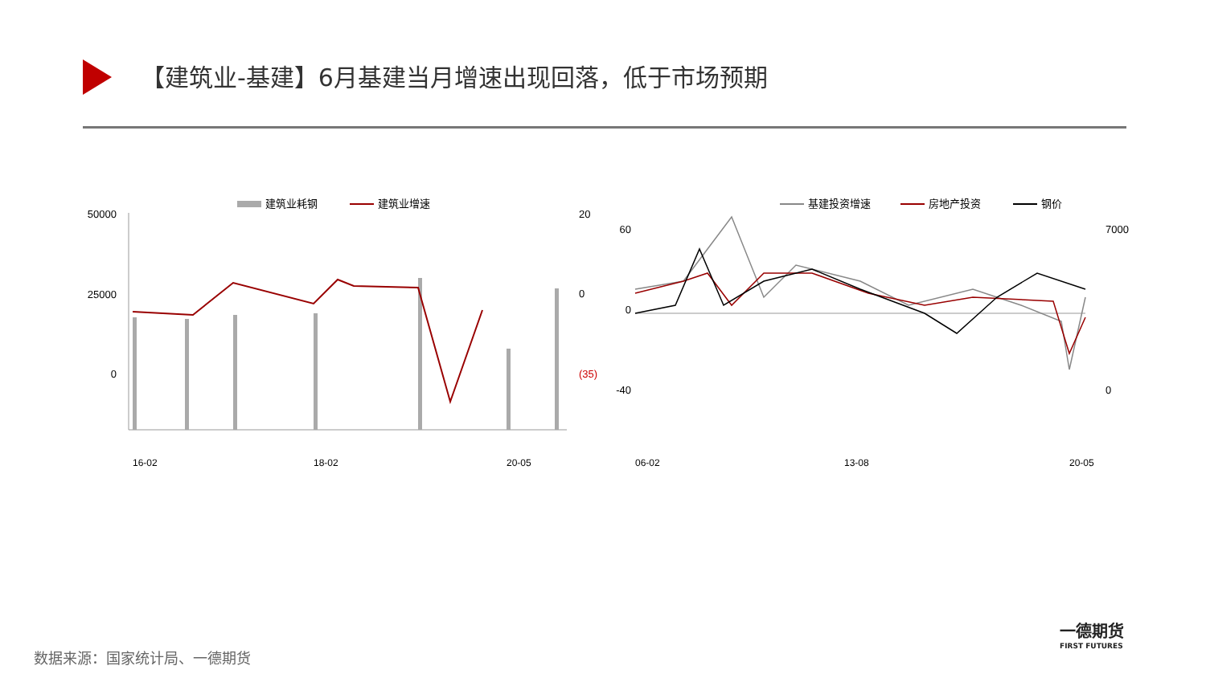【建筑业-基建】6月基建当月增速出现回落，低于市场预期
建筑业耗钢
建筑业增速
50000
25000
0
20
0
(35)
16-02
18-02
20-05
基建投资增速
房地产投资
钢价
60
0
-40
7000
0
06-02
13-08
20-05
数据来源：国家统计局、一德期货
一德期货
FIRST FUTURES